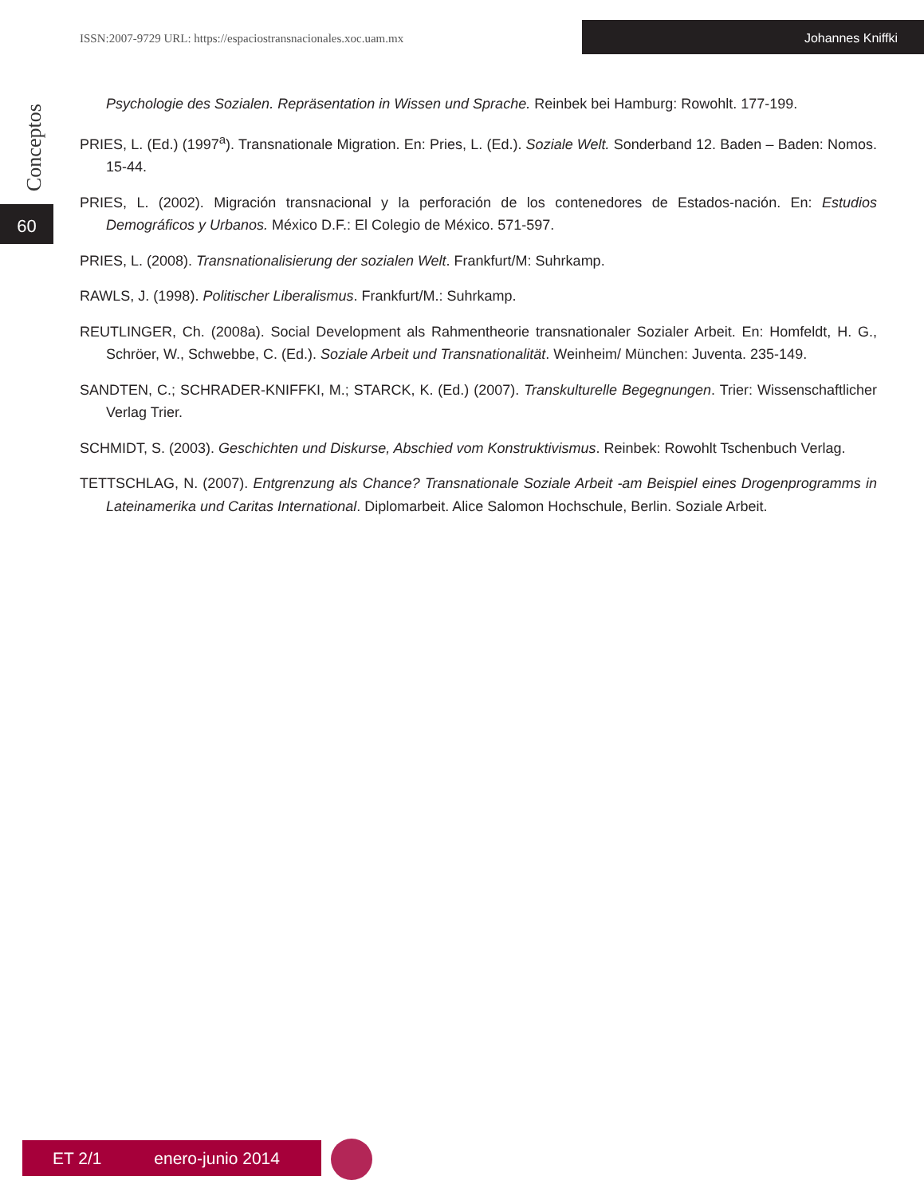ISSN:2007-9729 URL: https://espaciostransnacionales.xoc.uam.mx
Johannes Kniffki
Conceptos
60
Psychologie des Sozialen. Repräsentation in Wissen und Sprache. Reinbek bei Hamburg: Rowohlt. 177-199.
PRIES, L. (Ed.) (1997<sup>a</sup>). Transnationale Migration. En: Pries, L. (Ed.). Soziale Welt. Sonderband 12. Baden – Baden: Nomos. 15-44.
PRIES, L. (2002). Migración transnacional y la perforación de los contenedores de Estados-nación. En: Estudios Demográficos y Urbanos. México D.F.: El Colegio de México. 571-597.
PRIES, L. (2008). Transnationalisierung der sozialen Welt. Frankfurt/M: Suhrkamp.
RAWLS, J. (1998). Politischer Liberalismus. Frankfurt/M.: Suhrkamp.
REUTLINGER, Ch. (2008a). Social Development als Rahmentheorie transnationaler Sozialer Arbeit. En: Homfeldt, H. G., Schröer, W., Schwebbe, C. (Ed.). Soziale Arbeit und Transnationalität. Weinheim/ München: Juventa. 235-149.
SANDTEN, C.; SCHRADER-KNIFFKI, M.; STARCK, K. (Ed.) (2007). Transkulturelle Begegnungen. Trier: Wissenschaftlicher Verlag Trier.
SCHMIDT, S. (2003). Geschichten und Diskurse, Abschied vom Konstruktivismus. Reinbek: Rowohlt Tschenbuch Verlag.
TETTSCHLAG, N. (2007). Entgrenzung als Chance? Transnationale Soziale Arbeit -am Beispiel eines Drogenprogramms in Lateinamerika und Caritas International. Diplomarbeit. Alice Salomon Hochschule, Berlin. Soziale Arbeit.
ET 2/1 enero-junio 2014